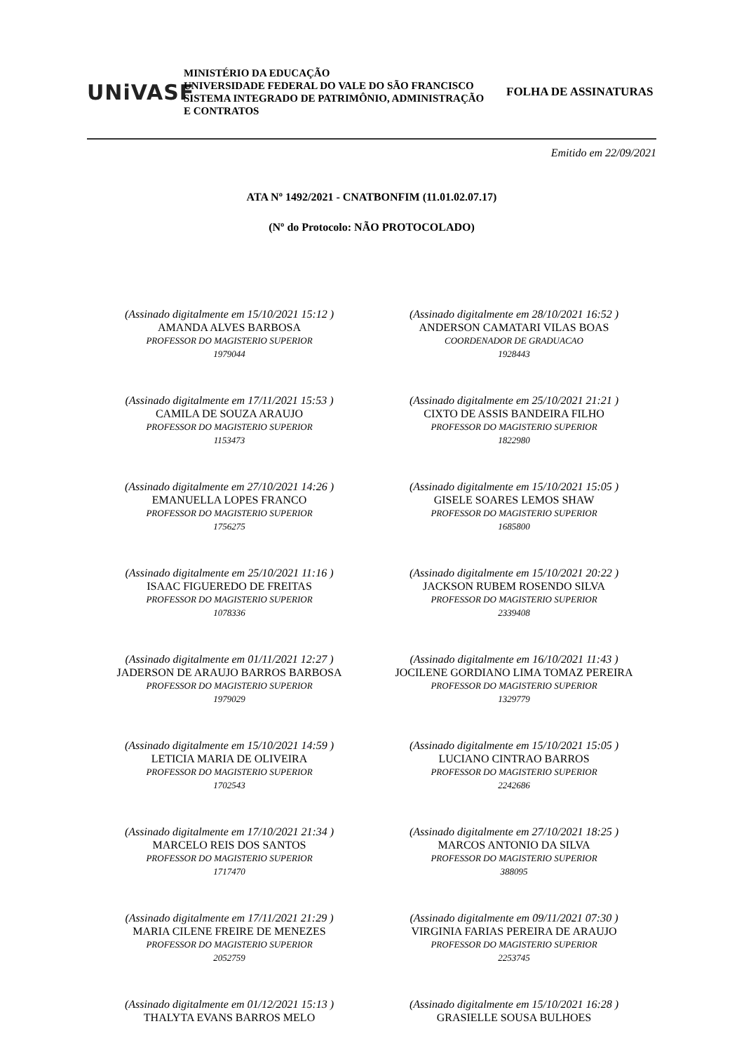UNiVASF
MINISTÉRIO DA EDUCAÇÃO
UNIVERSIDADE FEDERAL DO VALE DO SÃO FRANCISCO
SISTEMA INTEGRADO DE PATRIMÔNIO, ADMINISTRAÇÃO
E CONTRATOS
FOLHA DE ASSINATURAS
Emitido em 22/09/2021
ATA Nº 1492/2021 - CNATBONFIM (11.01.02.07.17)
(Nº do Protocolo: NÃO PROTOCOLADO)
(Assinado digitalmente em 15/10/2021 15:12 )
AMANDA ALVES BARBOSA
PROFESSOR DO MAGISTERIO SUPERIOR
1979044
(Assinado digitalmente em 28/10/2021 16:52 )
ANDERSON CAMATARI VILAS BOAS
COORDENADOR DE GRADUACAO
1928443
(Assinado digitalmente em 17/11/2021 15:53 )
CAMILA DE SOUZA ARAUJO
PROFESSOR DO MAGISTERIO SUPERIOR
1153473
(Assinado digitalmente em 25/10/2021 21:21 )
CIXTO DE ASSIS BANDEIRA FILHO
PROFESSOR DO MAGISTERIO SUPERIOR
1822980
(Assinado digitalmente em 27/10/2021 14:26 )
EMANUELLA LOPES FRANCO
PROFESSOR DO MAGISTERIO SUPERIOR
1756275
(Assinado digitalmente em 15/10/2021 15:05 )
GISELE SOARES LEMOS SHAW
PROFESSOR DO MAGISTERIO SUPERIOR
1685800
(Assinado digitalmente em 25/10/2021 11:16 )
ISAAC FIGUEREDO DE FREITAS
PROFESSOR DO MAGISTERIO SUPERIOR
1078336
(Assinado digitalmente em 15/10/2021 20:22 )
JACKSON RUBEM ROSENDO SILVA
PROFESSOR DO MAGISTERIO SUPERIOR
2339408
(Assinado digitalmente em 01/11/2021 12:27 )
JADERSON DE ARAUJO BARROS BARBOSA
PROFESSOR DO MAGISTERIO SUPERIOR
1979029
(Assinado digitalmente em 16/10/2021 11:43 )
JOCILENE GORDIANO LIMA TOMAZ PEREIRA
PROFESSOR DO MAGISTERIO SUPERIOR
1329779
(Assinado digitalmente em 15/10/2021 14:59 )
LETICIA MARIA DE OLIVEIRA
PROFESSOR DO MAGISTERIO SUPERIOR
1702543
(Assinado digitalmente em 15/10/2021 15:05 )
LUCIANO CINTRAO BARROS
PROFESSOR DO MAGISTERIO SUPERIOR
2242686
(Assinado digitalmente em 17/10/2021 21:34 )
MARCELO REIS DOS SANTOS
PROFESSOR DO MAGISTERIO SUPERIOR
1717470
(Assinado digitalmente em 27/10/2021 18:25 )
MARCOS ANTONIO DA SILVA
PROFESSOR DO MAGISTERIO SUPERIOR
388095
(Assinado digitalmente em 17/11/2021 21:29 )
MARIA CILENE FREIRE DE MENEZES
PROFESSOR DO MAGISTERIO SUPERIOR
2052759
(Assinado digitalmente em 09/11/2021 07:30 )
VIRGINIA FARIAS PEREIRA DE ARAUJO
PROFESSOR DO MAGISTERIO SUPERIOR
2253745
(Assinado digitalmente em 01/12/2021 15:13 )
THALYTA EVANS BARROS MELO
(Assinado digitalmente em 15/10/2021 16:28 )
GRASIELLE SOUSA BULHOES